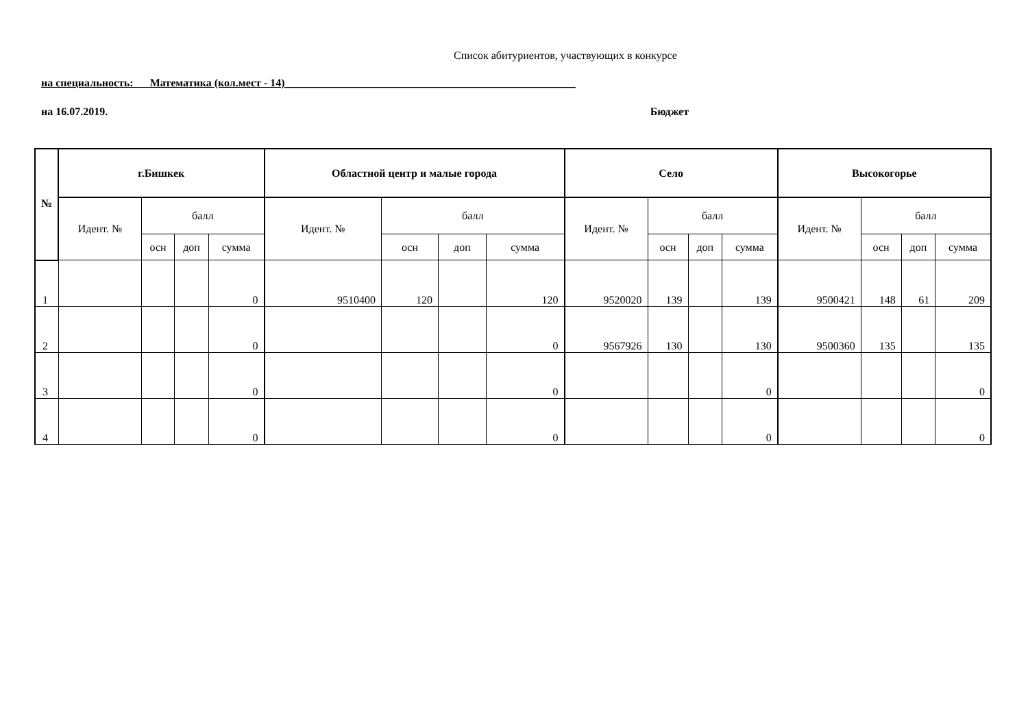Список абитуриентов, участвующих в конкурсе
на специальность: Математика (кол.мест - 14)_____________________________________________________
на 16.07.2019. Бюджет
| № | г.Бишкек | | | | Областной центр и малые города | | | | Село | | | | Высокогорье | | | |
| --- | --- | --- | --- | --- | --- | --- | --- | --- | --- | --- | --- | --- | --- | --- | --- | --- |
| | Идент. № | балл | | | Идент. № | балл | | | Идент. № | балл | | | Идент. № | балл | | |
| | | осн | доп | сумма | | осн | доп | сумма | | осн | доп | сумма | | осн | доп | сумма |
| 1 | | | | 0 | 9510400 | 120 | | 120 | 9520020 | 139 | | 139 | 9500421 | 148 | 61 | 209 |
| 2 | | | | 0 | | | | 0 | 9567926 | 130 | | 130 | 9500360 | 135 | | 135 |
| 3 | | | | 0 | | | | 0 | | | | 0 | | | | 0 |
| 4 | | | | 0 | | | | 0 | | | | 0 | | | | 0 |